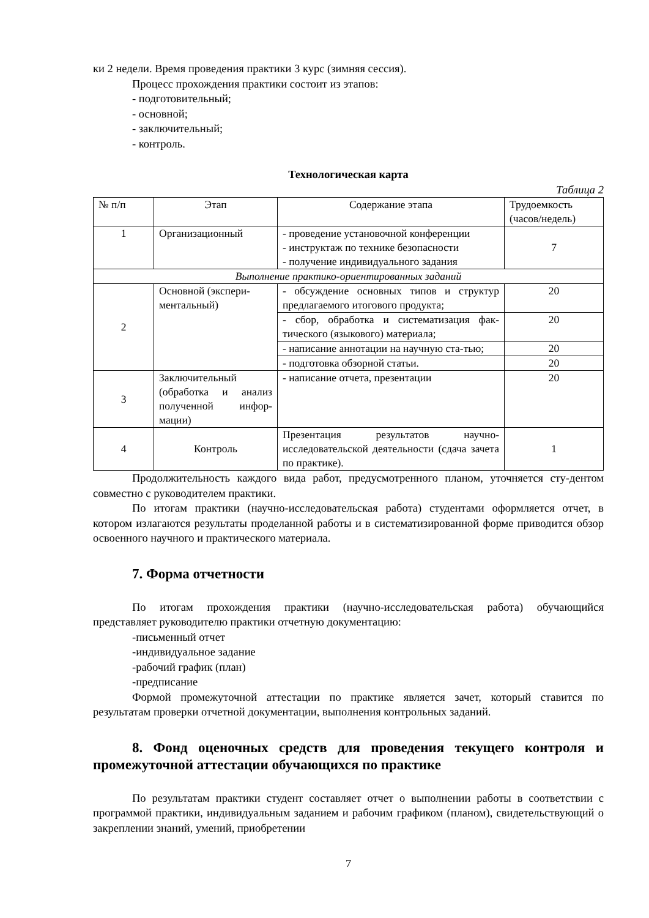ки 2 недели. Время проведения практики 3 курс (зимняя сессия).
Процесс прохождения практики состоит из этапов:
- подготовительный;
- основной;
- заключительный;
- контроль.
Технологическая карта
Таблица 2
| № п/п | Этап | Содержание этапа | Трудоемкость (часов/недель) |
| 1 | Организационный | - проведение установочной конференции - инструктаж по технике безопасности - получение индивидуального задания | 7 |
| Выполнение практико-ориентированных заданий | | | |
| 2 | Основной (экспери-ментальный) | - обсуждение основных типов и структур предлагаемого итогового продукта; | 20 |
| | | - сбор, обработка и систематизация фак-тического (языкового) материала; | 20 |
| | | - написание аннотации на научную ста-тью; | 20 |
| | | - подготовка обзорной статьи. | 20 |
| 3 | Заключительный (обработка и анализ полученной инфор-мации) | - написание отчета, презентации | 20 |
| 4 | Контроль | Презентация результатов научно-исследовательской деятельности (сдача зачета по практике). | 1 |
Продолжительность каждого вида работ, предусмотренного планом, уточняется сту-дентом совместно с руководителем практики.
По итогам практики (научно-исследовательская работа) студентами оформляется отчет, в котором излагаются результаты проделанной работы и в систематизированной форме приводится обзор освоенного научного и практического материала.
7. Форма отчетности
По итогам прохождения практики (научно-исследовательская работа) обучающийся представляет руководителю практики отчетную документацию:
-письменный отчет
-индивидуальное задание
-рабочий график (план)
-предписание
Формой промежуточной аттестации по практике является зачет, который ставится по результатам проверки отчетной документации, выполнения контрольных заданий.
8. Фонд оценочных средств для проведения текущего контроля и промежуточной аттестации обучающихся по практике
По результатам практики студент составляет отчет о выполнении работы в соответствии с программой практики, индивидуальным заданием и рабочим графиком (планом), свидетельствующий о закреплении знаний, умений, приобретении
7